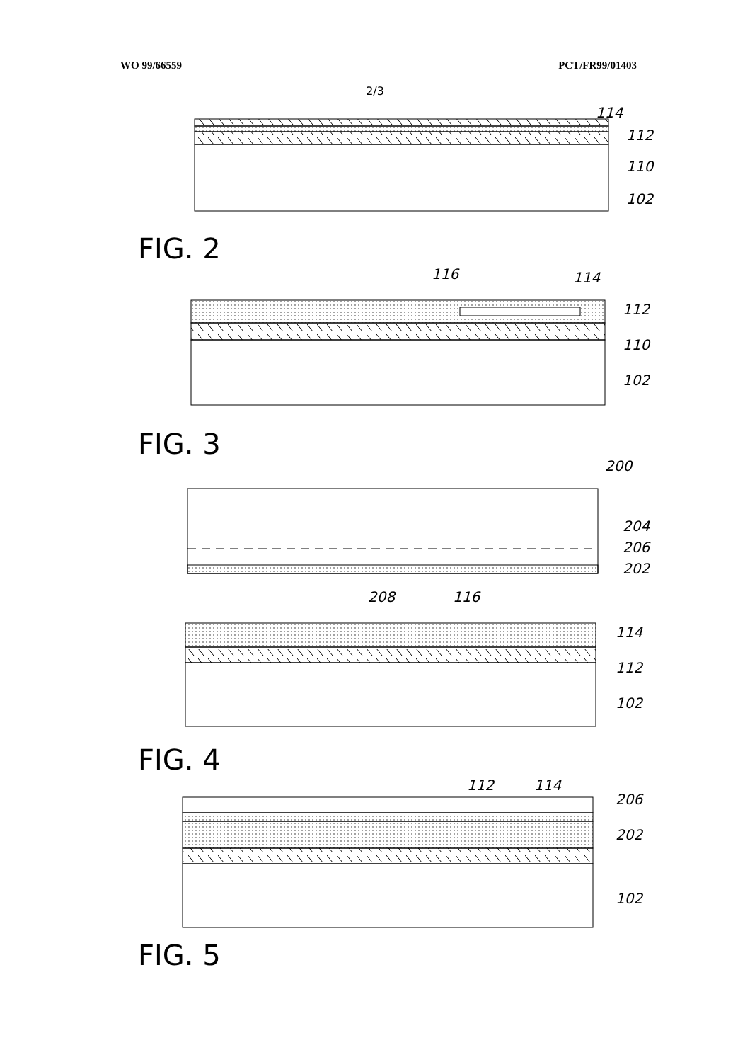WO 99/66559 PCT/FR99/01403
2/3
114
112
110
102
FIG. 2
116
114
112
110
102
FIG. 3
200
204
206
202
208
116
114
112
102
FIG. 4
112
114
206
202
102
FIG. 5